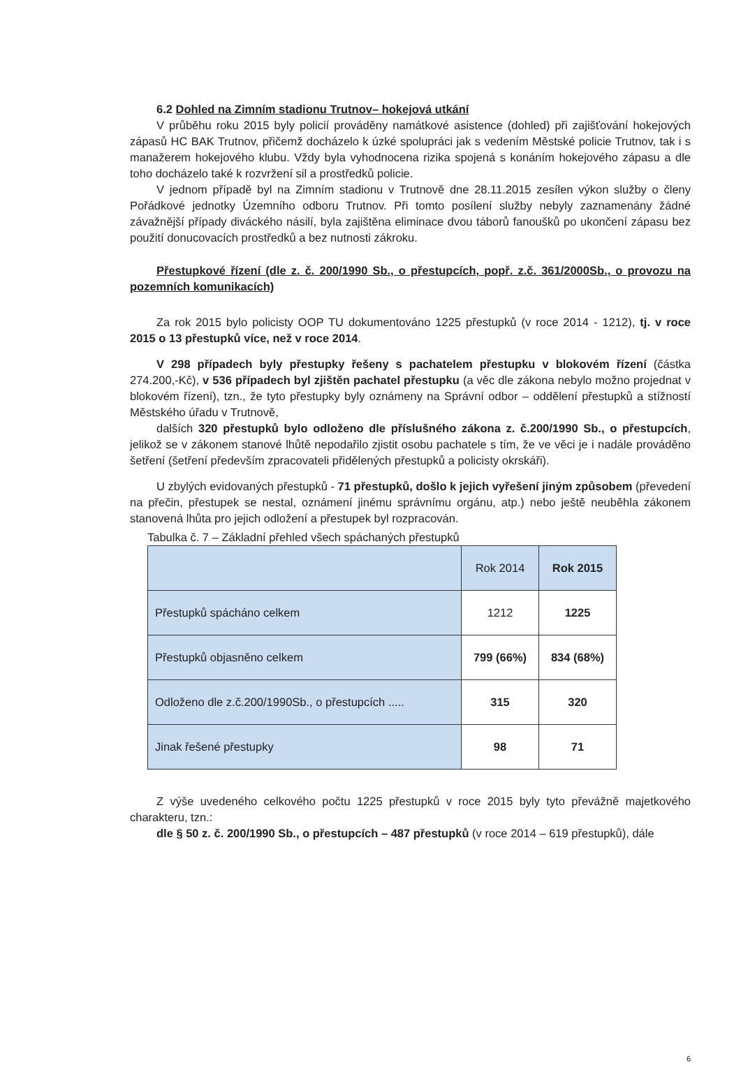6.2 Dohled na Zimním stadionu Trutnov– hokejová utkání
V průběhu roku 2015 byly policií prováděny namátkové asistence (dohled) při zajišťování hokejových zápasů HC BAK Trutnov, přičemž docházelo k úzké spolupráci jak s vedením Městské policie Trutnov, tak i s manažerem hokejového klubu. Vždy byla vyhodnocena rizika spojená s konáním hokejového zápasu a dle toho docházelo také k rozvržení sil a prostředků policie.
V jednom případě byl na Zimním stadionu v Trutnově dne 28.11.2015 zesílen výkon služby o členy Pořádkové jednotky Územního odboru Trutnov. Při tomto posílení služby nebyly zaznamenány žádné závažnější případy diváckého násilí, byla zajištěna eliminace dvou táborů fanoušků po ukončení zápasu bez použití donucovacích prostředků a bez nutnosti zákroku.
Přestupkové řízení (dle z. č. 200/1990 Sb., o přestupcích, popř. z.č. 361/2000Sb., o provozu na pozemních komunikacích)
Za rok 2015 bylo policisty OOP TU dokumentováno 1225 přestupků (v roce 2014 - 1212), tj. v roce 2015 o 13 přestupků více, než v roce 2014.
V 298 případech byly přestupky řešeny s pachatelem přestupku v blokovém řízení (částka 274.200,-Kč), v 536 případech byl zjištěn pachatel přestupku (a věc dle zákona nebylo možno projednat v blokovém řízení), tzn., že tyto přestupky byly oznámeny na Správní odbor – oddělení přestupků a stížností Městského úřadu v Trutnově,
dalších 320 přestupků bylo odloženo dle příslušného zákona z. č.200/1990 Sb., o přestupcích, jelikož se v zákonem stanové lhůtě nepodařilo zjistit osobu pachatele s tím, že ve věci je i nadále prováděno šetření (šetření především zpracovateli přidělených přestupků a policisty okrskáři).
U zbylých evidovaných přestupků - 71 přestupků, došlo k jejich vyřešení jiným způsobem (převedení na přečin, přestupek se nestal, oznámení jinému správnímu orgánu, atp.) nebo ještě neuběhla zákonem stanovená lhůta pro jejich odložení a přestupek byl rozpracován.
Tabulka č. 7 – Základní přehled všech spáchaných přestupků
| | Rok 2014 | Rok 2015 |
| Přestupků spácháno celkem | 1212 | 1225 |
| Přestupků objasněno celkem | 799 (66%) | 834 (68%) |
| Odloženo dle z.č.200/1990Sb., o přestupcích ..... | 315 | 320 |
| Jinak řešené přestupky | 98 | 71 |
Z výše uvedeného celkového počtu 1225 přestupků v roce 2015 byly tyto převážně majetkového charakteru, tzn.:
dle § 50 z. č. 200/1990 Sb., o přestupcích – 487 přestupků (v roce 2014 – 619 přestupků), dále
6